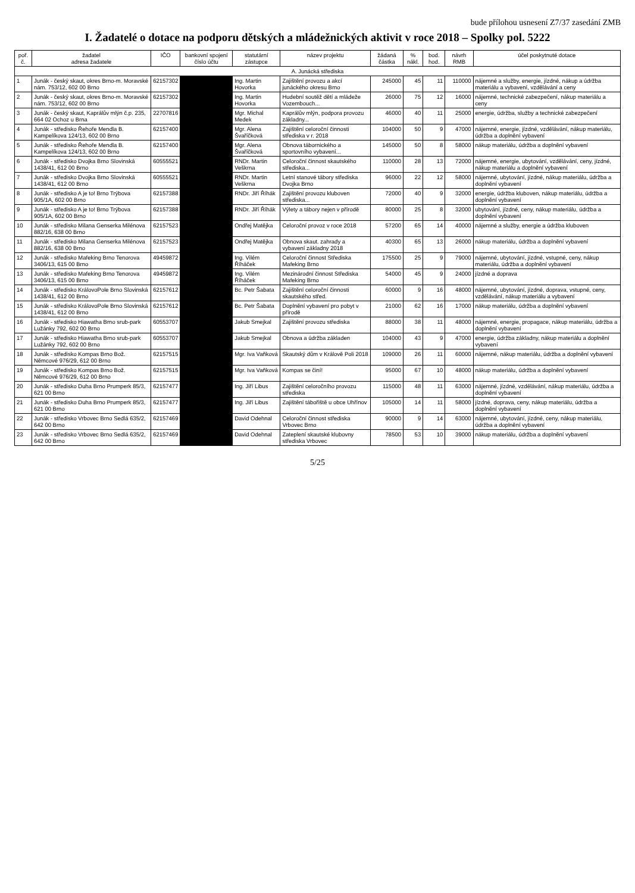bude přílohou usnesení Z7/37 zasedání ZMB
I. Žadatelé o dotace na podporu dětských a mládežnických aktivit v roce 2018 – Spolky pol. 5222
| poř. č. | žadatel adresa žadatele | IČO | bankovní spojení číslo účtu | statutární zástupce | název projektu | žádaná částka | % nákl. | bod. hod. | návrh RMB | účel poskytnuté dotace |
| --- | --- | --- | --- | --- | --- | --- | --- | --- | --- | --- |
| A. Junácká střediska | | | | | | | | | | |
| 1 | Junák - český skaut, okres Brno-m. Moravské nám. 753/12, 602 00 Brno | 62157302 | | Ing. Martin Hovorka | Zajištění provozu a akcí junáckého okresu Brno | 245000 | 45 | 11 | 110000 | nájemné a služby, energie, jízdné, nákup a údržba materiálu a vybavení, vzdělávání a ceny |
| 2 | Junák - český skaut, okres Brno-m. Moravské nám. 753/12, 602 00 Brno | 62157302 | | Ing. Martin Hovorka | Hudební soutěž dětí a mládeže Vozembouch... | 26000 | 75 | 12 | 16000 | nájemné, technické zabezpečení, nákup materiálu a ceny |
| 3 | Junák - český skaut, Kaprálův mlýn č.p. 235, 664 02 Ochoz u Brna | 22707816 | | Mgr. Michal Medek | Kaprálův mlýn, podpora provozu základny... | 46000 | 40 | 11 | 25000 | energie, údržba, služby a technické zabezpečení |
| 4 | Junák - středisko Řehoře Mendla B. Kampelíkova 124/13, 602 00 Brno | 62157400 | | Mgr. Alena Švaříčková | Zajištění celoroční činnosti střediska v r. 2018 | 104000 | 50 | 9 | 47000 | nájemné, energie, jízdné, vzdělávání, nákup materiálu, údržba a doplnění vybavení |
| 5 | Junák - středisko Řehoře Mendla B. Kampelíkova 124/13, 602 00 Brno | 62157400 | | Mgr. Alena Švaříčková | Obnova tábornického a sportovního vybavení... | 145000 | 50 | 8 | 58000 | nákup materiálu, údržba a doplnění vybavení |
| 6 | Junák - středisko Dvojka Brno Slovinská 1438/41, 612 00 Brno | 60555521 | | RNDr. Martin Veškrna | Celoroční činnost skautského střediska... | 110000 | 28 | 13 | 72000 | nájemné, energie, ubytování, vzdělávání, ceny, jízdné, nákup materiálu a doplnění vybavení |
| 7 | Junák - středisko Dvojka Brno Slovinská 1438/41, 612 00 Brno | 60555521 | | RNDr. Martin Veškrna | Letní stanové tábory střediska Dvojka Brno | 96000 | 22 | 12 | 58000 | nájemné, ubytování, jízdné, nákup materiálu, údržba a doplnění vybavení |
| 8 | Junák - středisko A je to! Brno Trýbova 905/1A, 602 00 Brno | 62157388 | | RNDr. Jiří Říhák | Zajištění provozu kluboven střediska... | 72000 | 40 | 9 | 32000 | energie, údržba kluboven, nákup materiálu, údržba a doplnění vybavení |
| 9 | Junák - středisko A je to! Brno Trýbova 905/1A, 602 00 Brno | 62157388 | | RNDr. Jiří Říhák | Výlety a tábory nejen v přírodě | 80000 | 25 | 8 | 32000 | ubytování, jízdné, ceny, nákup materiálu, údržba a doplnění vybavení |
| 10 | Junák - středisko Milana Genserka Milénova 882/16, 638 00 Brno | 62157523 | | Ondřej Matějka | Celoroční provoz v roce 2018 | 57200 | 65 | 14 | 40000 | nájemné a služby, energie a údržba kluboven |
| 11 | Junák - středisko Milana Genserka Milénova 882/16, 638 00 Brno | 62157523 | | Ondřej Matějka | Obnova skaut. zahrady a vybavení základny 2018 | 40300 | 65 | 13 | 26000 | nákup materiálu, údržba a doplnění vybavení |
| 12 | Junák - středisko Mafeking Brno Tenorova 3406/13, 615 00 Brno | 49459872 | | Ing. Vilém Říháček | Celoroční činnost Střediska Mafeking Brno | 175500 | 25 | 9 | 79000 | nájemné, ubytování, jízdné, vstupné, ceny, nákup materiálu, údržba a doplnění vybavení |
| 13 | Junák - středisko Mafeking Brno Tenorova 3406/13, 615 00 Brno | 49459872 | | Ing. Vilém Říháček | Mezinárodní činnost Střediska Mafeking Brno | 54000 | 45 | 9 | 24000 | jízdné a doprava |
| 14 | Junák - středisko KrálovoPole Brno Slovinská 1438/41, 612 00 Brno | 62157612 | | Bc. Petr Šabata | Zajištění celoroční činnosti skautského střed. | 60000 | 9 | 16 | 48000 | nájemné, ubytování, jízdné, doprava, vstupné, ceny, vzdělávání, nákup materiálu a vybavení |
| 15 | Junák - středisko KrálovoPole Brno Slovinská 1438/41, 612 00 Brno | 62157612 | | Bc. Petr Šabata | Doplnění vybavení pro pobyt v přírodě | 21000 | 62 | 16 | 17000 | nákup materiálu, údržba a doplnění vybavení |
| 16 | Junák - středisko Hiawatha Brno srub-park Lužánky 792, 602 00 Brno | 60553707 | | Jakub Smejkal | Zajištění provozu střediska | 88000 | 38 | 11 | 48000 | nájemné, energie, propagace, nákup materiálu, údržba a doplnění vybavení |
| 17 | Junák - středisko Hiawatha Brno srub-park Lužánky 792, 602 00 Brno | 60553707 | | Jakub Smejkal | Obnova a údržba základen | 104000 | 43 | 9 | 47000 | energie, údržba základny, nákup materiálu a doplnění vybavení |
| 18 | Junák - středisko Kompas Brno Bož. Němcové 976/29, 612 00 Brno | 62157515 | | Mgr. Iva Vaňková | Skautský dům v Králově Poli 2018 | 109000 | 26 | 11 | 60000 | nájemné, nákup materiálu, údržba a doplnění vybavení |
| 19 | Junák - středisko Kompas Brno Bož. Němcové 976/29, 612 00 Brno | 62157515 | | Mgr. Iva Vaňková | Kompas se činí! | 95000 | 67 | 10 | 48000 | nákup materiálu, údržba a doplnění vybavení |
| 20 | Junák - středisko Duha Brno Prumperk 85/3, 621 00 Brno | 62157477 | | Ing. Jiří Libus | Zajištění celoročního provozu střediska | 115000 | 48 | 11 | 63000 | nájemné, jízdné, vzdělávání, nákup materiálu, údržba a doplnění vybavení |
| 21 | Junák - středisko Duha Brno Prumperk 85/3, 621 00 Brno | 62157477 | | Ing. Jiří Libus | Zajištění tábořiště u obce Uhřínov | 105000 | 14 | 11 | 58000 | jízdné, doprava, ceny, nákup materiálu, údržba a doplnění vybavení |
| 22 | Junák - středisko Vrbovec Brno Sedlá 635/2, 642 00 Brno | 62157469 | | David Odehnal | Celoroční činnost střediska Vrbovec Brno | 90000 | 9 | 14 | 63000 | nájemné, ubytování, jízdné, ceny, nákup materiálu, údržba a doplnění vybavení |
| 23 | Junák - středisko Vrbovec Brno Sedlá 635/2, 642 00 Brno | 62157469 | | David Odehnal | Zateplení skautské klubovny střediska Vrbovec | 78500 | 53 | 10 | 39000 | nákup materiálu, údržba a doplnění vybavení |
5/25